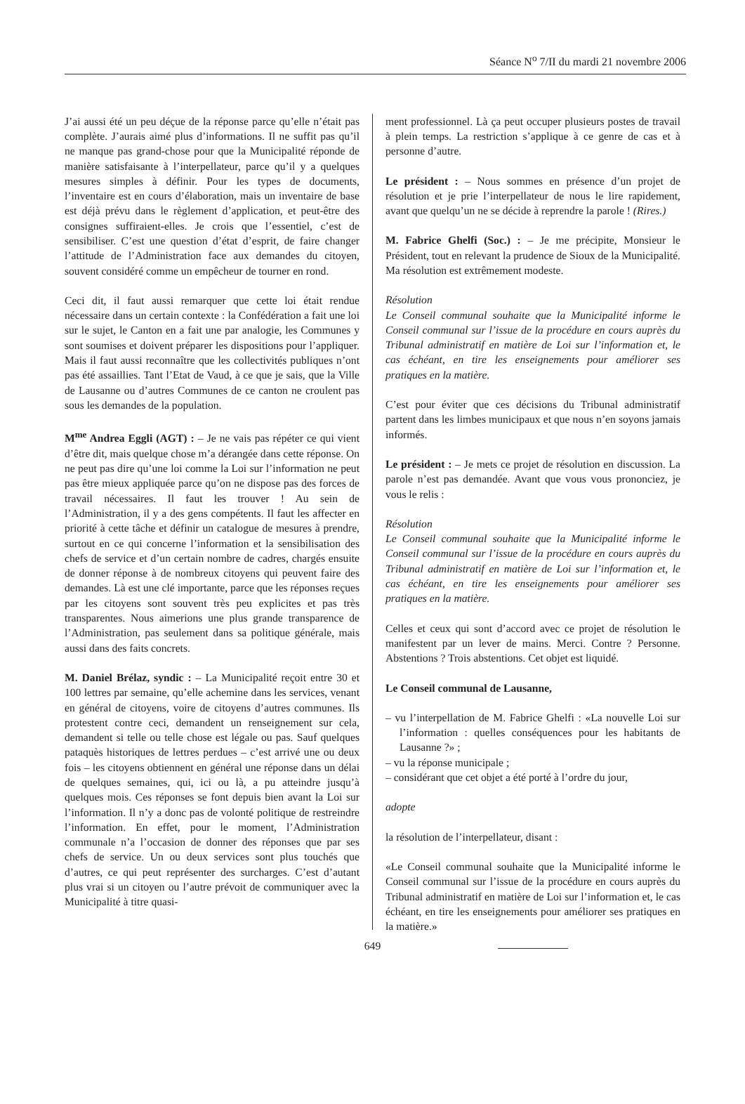Séance N<sup>o</sup> 7/II du mardi 21 novembre 2006
J’ai aussi été un peu déçue de la réponse parce qu’elle n’était pas complète. J’aurais aimé plus d’informations. Il ne suffit pas qu’il ne manque pas grand-chose pour que la Municipalité réponde de manière satisfaisante à l’interpellateur, parce qu’il y a quelques mesures simples à définir. Pour les types de documents, l’inventaire est en cours d’élaboration, mais un inventaire de base est déjà prévu dans le règlement d’application, et peut-être des consignes suffiraient-elles. Je crois que l’essentiel, c’est de sensibiliser. C’est une question d’état d’esprit, de faire changer l’attitude de l’Administration face aux demandes du citoyen, souvent considéré comme un empêcheur de tourner en rond.
Ceci dit, il faut aussi remarquer que cette loi était rendue nécessaire dans un certain contexte : la Confédération a fait une loi sur le sujet, le Canton en a fait une par analogie, les Communes y sont soumises et doivent préparer les dispositions pour l’appliquer. Mais il faut aussi reconnaître que les collectivités publiques n’ont pas été assaillies. Tant l’Etat de Vaud, à ce que je sais, que la Ville de Lausanne ou d’autres Communes de ce canton ne croulent pas sous les demandes de la population.
M<sup>me</sup> Andrea Eggli (AGT) : – Je ne vais pas répéter ce qui vient d’être dit, mais quelque chose m’a dérangée dans cette réponse. On ne peut pas dire qu’une loi comme la Loi sur l’information ne peut pas être mieux appliquée parce qu’on ne dispose pas des forces de travail nécessaires. Il faut les trouver ! Au sein de l’Administration, il y a des gens compétents. Il faut les affecter en priorité à cette tâche et définir un catalogue de mesures à prendre, surtout en ce qui concerne l’information et la sensibilisation des chefs de service et d’un certain nombre de cadres, chargés ensuite de donner réponse à de nombreux citoyens qui peuvent faire des demandes. Là est une clé importante, parce que les réponses reçues par les citoyens sont souvent très peu explicites et pas très transparentes. Nous aimerions une plus grande transparence de l’Administration, pas seulement dans sa politique générale, mais aussi dans des faits concrets.
M. Daniel Brélaz, syndic : – La Municipalité reçoit entre 30 et 100 lettres par semaine, qu’elle achemine dans les services, venant en général de citoyens, voire de citoyens d’autres communes. Ils protestent contre ceci, demandent un renseignement sur cela, demandent si telle ou telle chose est légale ou pas. Sauf quelques pataquès historiques de lettres perdues – c’est arrivé une ou deux fois – les citoyens obtiennent en général une réponse dans un délai de quelques semaines, qui, ici ou là, a pu atteindre jusqu’à quelques mois. Ces réponses se font depuis bien avant la Loi sur l’information. Il n’y a donc pas de volonté politique de restreindre l’information. En effet, pour le moment, l’Administration communale n’a l’occasion de donner des réponses que par ses chefs de service. Un ou deux services sont plus touchés que d’autres, ce qui peut représenter des surcharges. C’est d’autant plus vrai si un citoyen ou l’autre prévoit de communiquer avec la Municipalité à titre quasi-
ment professionnel. Là ça peut occuper plusieurs postes de travail à plein temps. La restriction s’applique à ce genre de cas et à personne d’autre.
Le président : – Nous sommes en présence d’un projet de résolution et je prie l’interpellateur de nous le lire rapidement, avant que quelqu’un ne se décide à reprendre la parole ! (Rires.)
M. Fabrice Ghelfi (Soc.) : – Je me précipite, Monsieur le Président, tout en relevant la prudence de Sioux de la Municipalité. Ma résolution est extrêmement modeste.
Résolution
Le Conseil communal souhaite que la Municipalité informe le Conseil communal sur l’issue de la procédure en cours auprès du Tribunal administratif en matière de Loi sur l’information et, le cas échéant, en tire les enseignements pour améliorer ses pratiques en la matière.
C’est pour éviter que ces décisions du Tribunal administratif partent dans les limbes municipaux et que nous n’en soyons jamais informés.
Le président : – Je mets ce projet de résolution en discussion. La parole n’est pas demandée. Avant que vous vous prononciez, je vous le relis :
Résolution
Le Conseil communal souhaite que la Municipalité informe le Conseil communal sur l’issue de la procédure en cours auprès du Tribunal administratif en matière de Loi sur l’information et, le cas échéant, en tire les enseignements pour améliorer ses pratiques en la matière.
Celles et ceux qui sont d’accord avec ce projet de résolution le manifestent par un lever de mains. Merci. Contre ? Personne. Abstentions ? Trois abstentions. Cet objet est liquidé.
Le Conseil communal de Lausanne,
– vu l’interpellation de M. Fabrice Ghelfi : «La nouvelle Loi sur l’information : quelles conséquences pour les habitants de Lausanne ?» ;
– vu la réponse municipale ;
– considérant que cet objet a été porté à l’ordre du jour,
adopte
la résolution de l’interpellateur, disant :
«Le Conseil communal souhaite que la Municipalité informe le Conseil communal sur l’issue de la procédure en cours auprès du Tribunal administratif en matière de Loi sur l’information et, le cas échéant, en tire les enseignements pour améliorer ses pratiques en la matière.»
649